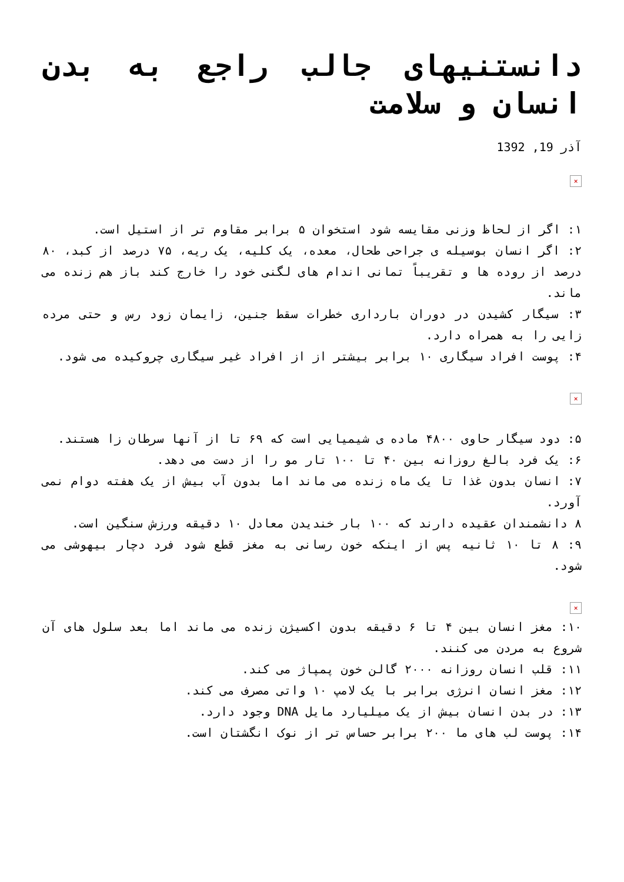دانستنیهای جالب راجع به بدن انسان و سلامت
آذر 19, 1392
×
۱: اگر از لحاظ وزنی مقایسه شود استخوان ۵ برابر مقاوم تر از استیل است.
۲: اگر انسان بوسیله ی جراحی طحال، معده، یک کلیه، یک ریه، ۷۵ درصد از کبد، ۸۰ درصد از روده ها و تقریباً تمانی اندام های لگنی خود را خارج کند باز هم زنده می ماند.
۳: سیگار کشیدن در دوران بارداری خطرات سقط جنین، زایمان زود رس و حتی مرده زایی را به همراه دارد.
۴: پوست افراد سیگاری ۱۰ برابر بیشتر از از افراد غیر سیگاری چروکیده می شود.
×
۵: دود سیگار حاوی ۴۸۰۰ ماده ی شیمیایی است که ۶۹ تا از آنها سرطان زا هستند.
۶: یک فرد بالغ روزانه بین ۴۰ تا ۱۰۰ تار مو را از دست می دهد.
۷: انسان بدون غذا تا یک ماه زنده می ماند اما بدون آب بیش از یک هفته دوام نمی آورد.
۸ دانشمندان عقیده دارند که ۱۰۰ بار خندیدن معادل ۱۰ دقیقه ورزش سنگین است.
۹: ۸ تا ۱۰ ثانیه پس از اینکه خون رسانی به مغز قطع شود فرد دچار بیهوشی می شود.
×
۱۰: مغز انسان بین ۴ تا ۶ دقیقه بدون اکسیژن زنده می ماند اما بعد سلول های آن شروع به مردن می کنند.
۱۱: قلب انسان روزانه ۲۰۰۰ گالن خون پمپاژ می کند.
۱۲: مغز انسان انرژی برابر با یک لامپ ۱۰ واتی مصرف می کند.
۱۳: در بدن انسان بیش از یک میلیارد مایل DNA وجود دارد.
۱۴: پوست لب های ما ۲۰۰ برابر حساس تر از نوک انگشتان است.